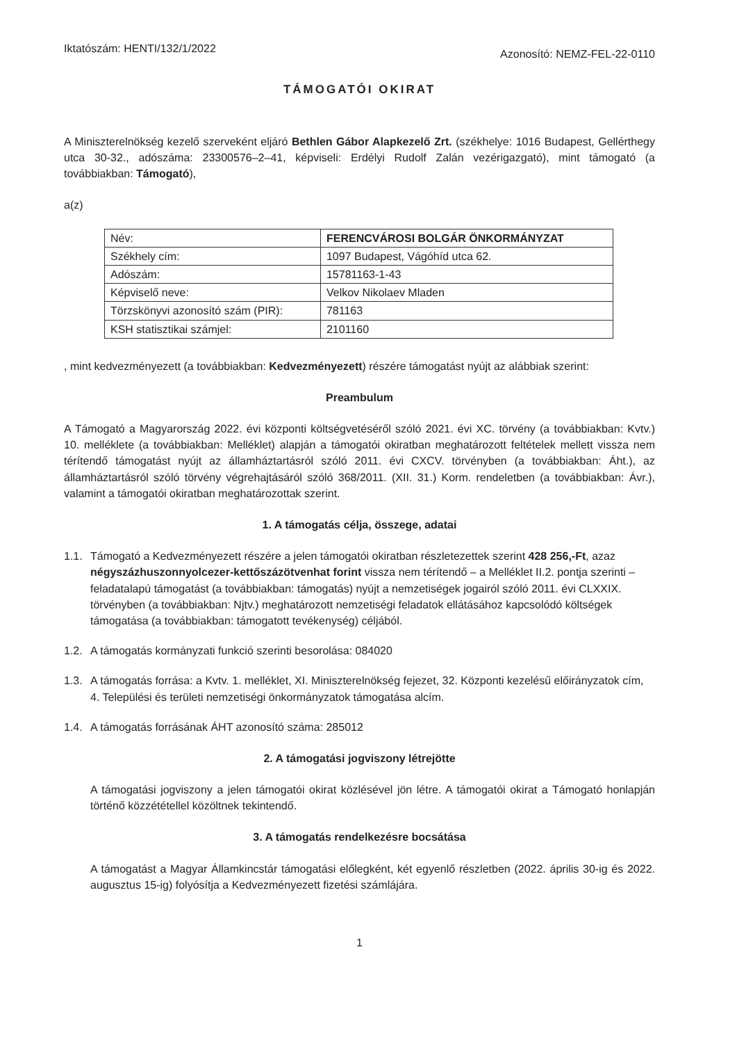Iktatószám: HENTI/132/1/2022 Azonosító: NEMZ-FEL-22-0110
TÁMOGATÓI OKIRAT
A Miniszterelnökség kezelő szerveként eljáró Bethlen Gábor Alapkezelő Zrt. (székhelye: 1016 Budapest, Gellérthegy utca 30-32., adószáma: 23300576–2–41, képviseli: Erdélyi Rudolf Zalán vezérigazgató), mint támogató (a továbbiakban: Támogató),
a(z)
| Név: | FERENCVÁROSI BOLGÁR ÖNKORMÁNYZAT |
| Székhely cím: | 1097 Budapest, Vágóhíd utca 62. |
| Adószám: | 15781163-1-43 |
| Képviselő neve: | Velkov Nikolaev Mladen |
| Törzskönyvi azonosító szám (PIR): | 781163 |
| KSH statisztikai számjel: | 2101160 |
, mint kedvezményezett (a továbbiakban: Kedvezményezett) részére támogatást nyújt az alábbiak szerint:
Preambulum
A Támogató a Magyarország 2022. évi központi költségvetéséről szóló 2021. évi XC. törvény (a továbbiakban: Kvtv.) 10. melléklete (a továbbiakban: Melléklet) alapján a támogatói okiratban meghatározott feltételek mellett vissza nem térítendő támogatást nyújt az államháztartásról szóló 2011. évi CXCV. törvényben (a továbbiakban: Áht.), az államháztartásról szóló törvény végrehajtásáról szóló 368/2011. (XII. 31.) Korm. rendeletben (a továbbiakban: Ávr.), valamint a támogatói okiratban meghatározottak szerint.
1. A támogatás célja, összege, adatai
1.1. Támogató a Kedvezményezett részére a jelen támogatói okiratban részletezettek szerint 428 256,-Ft, azaz négyszázhuszonnyolcezer-kettőszázötvenhat forint vissza nem térítendő – a Melléklet II.2. pontja szerinti – feladatalapú támogatást (a továbbiakban: támogatás) nyújt a nemzetiségek jogairól szóló 2011. évi CLXXIX. törvényben (a továbbiakban: Njtv.) meghatározott nemzetiségi feladatok ellátásához kapcsolódó költségek támogatása (a továbbiakban: támogatott tevékenység) céljából.
1.2. A támogatás kormányzati funkció szerinti besorolása: 084020
1.3. A támogatás forrása: a Kvtv. 1. melléklet, XI. Miniszterelnökség fejezet, 32. Központi kezelésű előirányzatok cím, 4. Települési és területi nemzetiségi önkormányzatok támogatása alcím.
1.4. A támogatás forrásának ÁHT azonosító száma: 285012
2. A támogatási jogviszony létrejötte
A támogatási jogviszony a jelen támogatói okirat közlésével jön létre. A támogatói okirat a Támogató honlapján történő közzététellel közöltnek tekintendő.
3. A támogatás rendelkezésre bocsátása
A támogatást a Magyar Államkincstár támogatási előlegként, két egyenlő részletben (2022. április 30-ig és 2022. augusztus 15-ig) folyósítja a Kedvezményezett fizetési számlájára.
1